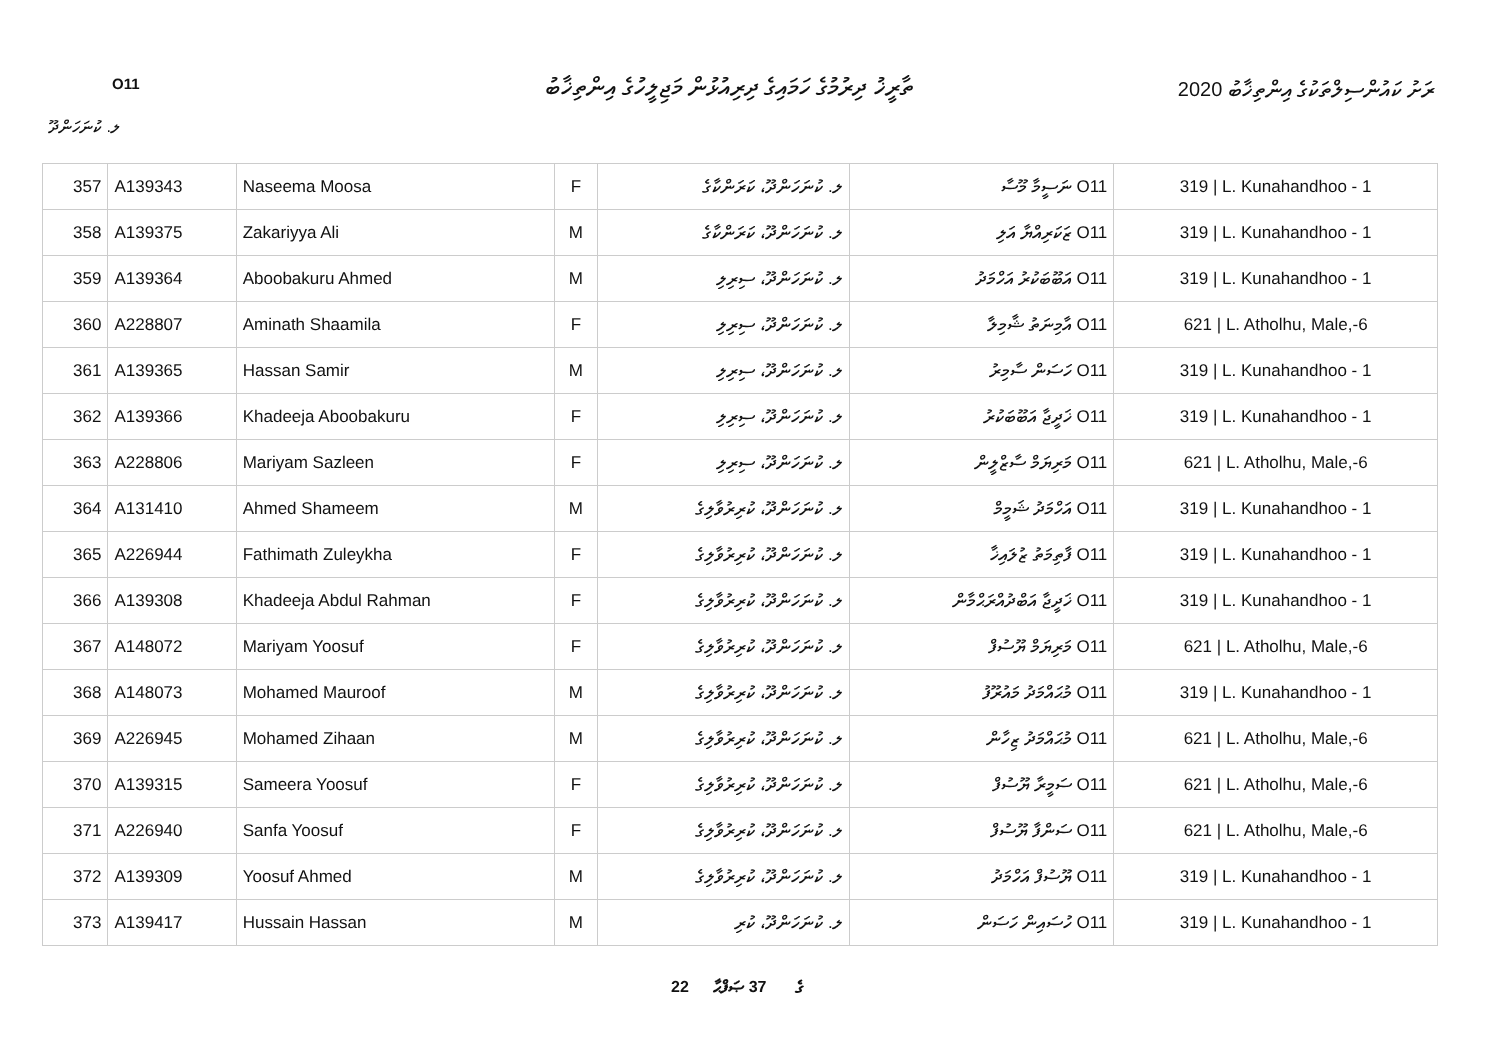O11
ތާރީޚު ދިރުމުގެ ހަމައިގެ ދިރިއުޅުން މަޖިލީހުގެ އިންތިޚާބު
ރަށު ކައުންސިލްތަކުގެ އިންތިޚާބު 2020
ލ. ކުނަހަންދޫ
| 357 | A139343 | Naseema Moosa | F | ލ. ކުނަހަންދޫ، ކަރަންކާގެ | O11 ނަސީމާ މޫސާ | 319 / L. Kunahandhoo - 1 |
| 358 | A139375 | Zakariyya Ali | M | ލ. ކުނަހަންދޫ، ކަރަންކާގެ | O11 ޒަކަރިއްޔާ އަލި | 319 / L. Kunahandhoo - 1 |
| 359 | A139364 | Aboobakuru Ahmed | M | ލ. ކުނަހަންދޫ، ސިރިލި | O11 އަބޫބަކުރު އަހްމަދު | 319 / L. Kunahandhoo - 1 |
| 360 | A228807 | Aminath Shaamila | F | ލ. ކުނަހަންދޫ، ސިރިލި | O11 އާމިނަތު ޝާމިލާ | 621 / L. Atholhu, Male,-6 |
| 361 | A139365 | Hassan Samir | M | ލ. ކުނަހަންދޫ، ސިރިލި | O11 ހަސަން ސާމިރު | 319 / L. Kunahandhoo - 1 |
| 362 | A139366 | Khadeeja Aboobakuru | F | ލ. ކުނަހަންދޫ، ސިރިލި | O11 ޚަދީޖާ އަބޫބަކުރު | 319 / L. Kunahandhoo - 1 |
| 363 | A228806 | Mariyam Sazleen | F | ލ. ކުނަހަންދޫ، ސިރިލި | O11 މަރިޔަމް ސާޒްލީން | 621 / L. Atholhu, Male,-6 |
| 364 | A131410 | Ahmed Shameem | M | ލ. ކުނަހަންދޫ، ކުރިރުވާލިގެ | O11 އަހްމަދު ޝަމީމް | 319 / L. Kunahandhoo - 1 |
| 365 | A226944 | Fathimath Zuleykha | F | ލ. ކުނަހަންދޫ، ކުރިރުވާލިގެ | O11 ފާތިމަތު ޒުލައިޚާ | 319 / L. Kunahandhoo - 1 |
| 366 | A139308 | Khadeeja Abdul Rahman | F | ލ. ކުނަހަންދޫ، ކުރިރުވާލިގެ | O11 ޚަދީޖާ އަބްދުއްރަޙްމާން | 319 / L. Kunahandhoo - 1 |
| 367 | A148072 | Mariyam Yoosuf | F | ލ. ކުނަހަންދޫ، ކުރިރުވާލިގެ | O11 މަރިޔަމް ޔޫސުފް | 621 / L. Atholhu, Male,-6 |
| 368 | A148073 | Mohamed Mauroof | M | ލ. ކުނަހަންދޫ، ކުރިރުވާލިގެ | O11 މުޙައްމަދު މައުރޫފު | 319 / L. Kunahandhoo - 1 |
| 369 | A226945 | Mohamed Zihaan | M | ލ. ކުނަހަންދޫ، ކުރިރުވާލިގެ | O11 މުޙައްމަދު ޒިހާން | 621 / L. Atholhu, Male,-6 |
| 370 | A139315 | Sameera Yoosuf | F | ލ. ކުނަހަންދޫ، ކުރިރުވާލިގެ | O11 ސަމީރާ ޔޫސުފް | 621 / L. Atholhu, Male,-6 |
| 371 | A226940 | Sanfa Yoosuf | F | ލ. ކުނަހަންދޫ، ކުރިރުވާލިގެ | O11 ސަންފާ ޔޫސުފް | 621 / L. Atholhu, Male,-6 |
| 372 | A139309 | Yoosuf Ahmed | M | ލ. ކުނަހަންދޫ، ކުރިރުވާލިގެ | O11 ޔޫސުފް އަހްމަދު | 319 / L. Kunahandhoo - 1 |
| 373 | A139417 | Hussain Hassan | M | ލ. ކުނަހަންދޫ، ކުރި | O11 ހުސައިން ހަސަން | 319 / L. Kunahandhoo - 1 |
22 ގެ 37 ޞަފްޙާ